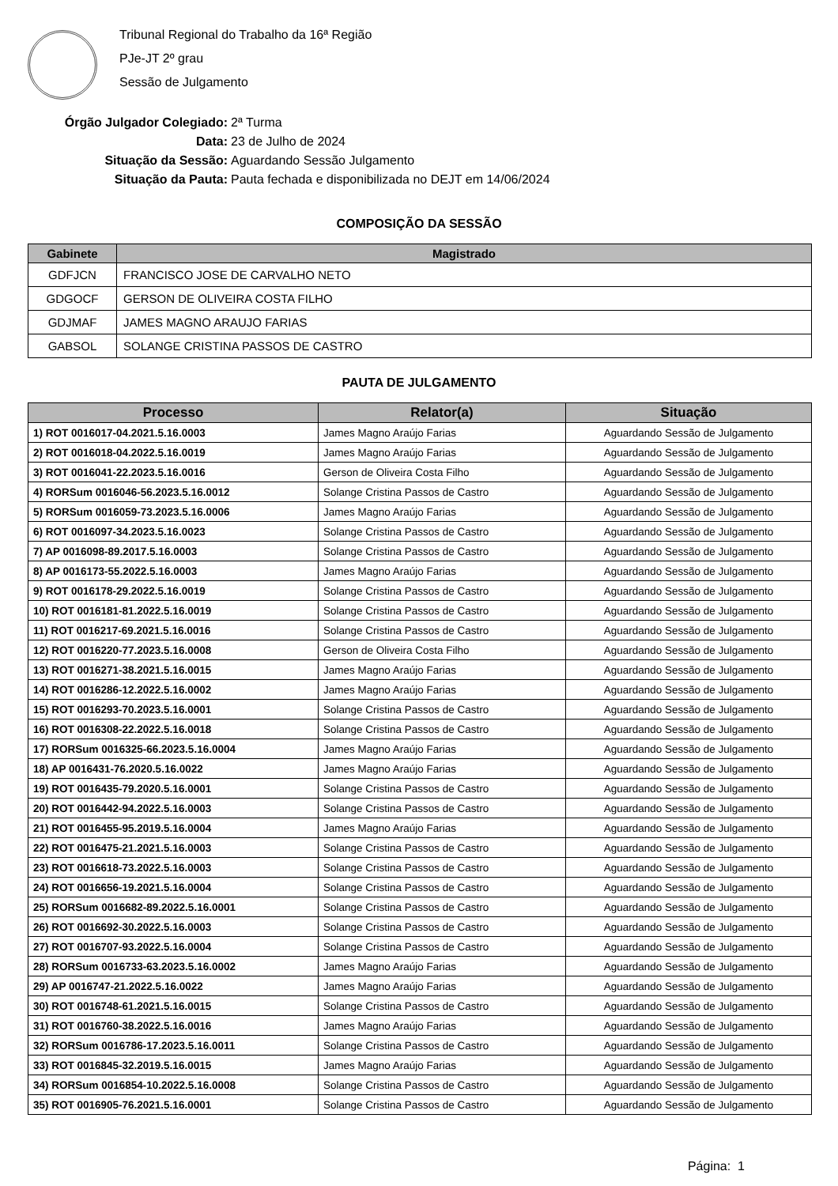Tribunal Regional do Trabalho da 16ª Região
PJe-JT 2º grau
Sessão de Julgamento
Órgão Julgador Colegiado: 2ª Turma
Data: 23 de Julho de 2024
Situação da Sessão: Aguardando Sessão Julgamento
Situação da Pauta: Pauta fechada e disponibilizada no DEJT em 14/06/2024
COMPOSIÇÃO DA SESSÃO
| Gabinete | Magistrado |
| --- | --- |
| GDFJCN | FRANCISCO JOSE DE CARVALHO NETO |
| GDGOCF | GERSON DE OLIVEIRA COSTA FILHO |
| GDJMAF | JAMES MAGNO ARAUJO FARIAS |
| GABSOL | SOLANGE CRISTINA PASSOS DE CASTRO |
PAUTA DE JULGAMENTO
| Processo | Relator(a) | Situação |
| --- | --- | --- |
| 1) ROT 0016017-04.2021.5.16.0003 | James Magno Araújo Farias | Aguardando Sessão de Julgamento |
| 2) ROT 0016018-04.2022.5.16.0019 | James Magno Araújo Farias | Aguardando Sessão de Julgamento |
| 3) ROT 0016041-22.2023.5.16.0016 | Gerson de Oliveira Costa Filho | Aguardando Sessão de Julgamento |
| 4) RORSum 0016046-56.2023.5.16.0012 | Solange Cristina Passos de Castro | Aguardando Sessão de Julgamento |
| 5) RORSum 0016059-73.2023.5.16.0006 | James Magno Araújo Farias | Aguardando Sessão de Julgamento |
| 6) ROT 0016097-34.2023.5.16.0023 | Solange Cristina Passos de Castro | Aguardando Sessão de Julgamento |
| 7) AP 0016098-89.2017.5.16.0003 | Solange Cristina Passos de Castro | Aguardando Sessão de Julgamento |
| 8) AP 0016173-55.2022.5.16.0003 | James Magno Araújo Farias | Aguardando Sessão de Julgamento |
| 9) ROT 0016178-29.2022.5.16.0019 | Solange Cristina Passos de Castro | Aguardando Sessão de Julgamento |
| 10) ROT 0016181-81.2022.5.16.0019 | Solange Cristina Passos de Castro | Aguardando Sessão de Julgamento |
| 11) ROT 0016217-69.2021.5.16.0016 | Solange Cristina Passos de Castro | Aguardando Sessão de Julgamento |
| 12) ROT 0016220-77.2023.5.16.0008 | Gerson de Oliveira Costa Filho | Aguardando Sessão de Julgamento |
| 13) ROT 0016271-38.2021.5.16.0015 | James Magno Araújo Farias | Aguardando Sessão de Julgamento |
| 14) ROT 0016286-12.2022.5.16.0002 | James Magno Araújo Farias | Aguardando Sessão de Julgamento |
| 15) ROT 0016293-70.2023.5.16.0001 | Solange Cristina Passos de Castro | Aguardando Sessão de Julgamento |
| 16) ROT 0016308-22.2022.5.16.0018 | Solange Cristina Passos de Castro | Aguardando Sessão de Julgamento |
| 17) RORSum 0016325-66.2023.5.16.0004 | James Magno Araújo Farias | Aguardando Sessão de Julgamento |
| 18) AP 0016431-76.2020.5.16.0022 | James Magno Araújo Farias | Aguardando Sessão de Julgamento |
| 19) ROT 0016435-79.2020.5.16.0001 | Solange Cristina Passos de Castro | Aguardando Sessão de Julgamento |
| 20) ROT 0016442-94.2022.5.16.0003 | Solange Cristina Passos de Castro | Aguardando Sessão de Julgamento |
| 21) ROT 0016455-95.2019.5.16.0004 | James Magno Araújo Farias | Aguardando Sessão de Julgamento |
| 22) ROT 0016475-21.2021.5.16.0003 | Solange Cristina Passos de Castro | Aguardando Sessão de Julgamento |
| 23) ROT 0016618-73.2022.5.16.0003 | Solange Cristina Passos de Castro | Aguardando Sessão de Julgamento |
| 24) ROT 0016656-19.2021.5.16.0004 | Solange Cristina Passos de Castro | Aguardando Sessão de Julgamento |
| 25) RORSum 0016682-89.2022.5.16.0001 | Solange Cristina Passos de Castro | Aguardando Sessão de Julgamento |
| 26) ROT 0016692-30.2022.5.16.0003 | Solange Cristina Passos de Castro | Aguardando Sessão de Julgamento |
| 27) ROT 0016707-93.2022.5.16.0004 | Solange Cristina Passos de Castro | Aguardando Sessão de Julgamento |
| 28) RORSum 0016733-63.2023.5.16.0002 | James Magno Araújo Farias | Aguardando Sessão de Julgamento |
| 29) AP 0016747-21.2022.5.16.0022 | James Magno Araújo Farias | Aguardando Sessão de Julgamento |
| 30) ROT 0016748-61.2021.5.16.0015 | Solange Cristina Passos de Castro | Aguardando Sessão de Julgamento |
| 31) ROT 0016760-38.2022.5.16.0016 | James Magno Araújo Farias | Aguardando Sessão de Julgamento |
| 32) RORSum 0016786-17.2023.5.16.0011 | Solange Cristina Passos de Castro | Aguardando Sessão de Julgamento |
| 33) ROT 0016845-32.2019.5.16.0015 | James Magno Araújo Farias | Aguardando Sessão de Julgamento |
| 34) RORSum 0016854-10.2022.5.16.0008 | Solange Cristina Passos de Castro | Aguardando Sessão de Julgamento |
| 35) ROT 0016905-76.2021.5.16.0001 | Solange Cristina Passos de Castro | Aguardando Sessão de Julgamento |
Página: 1